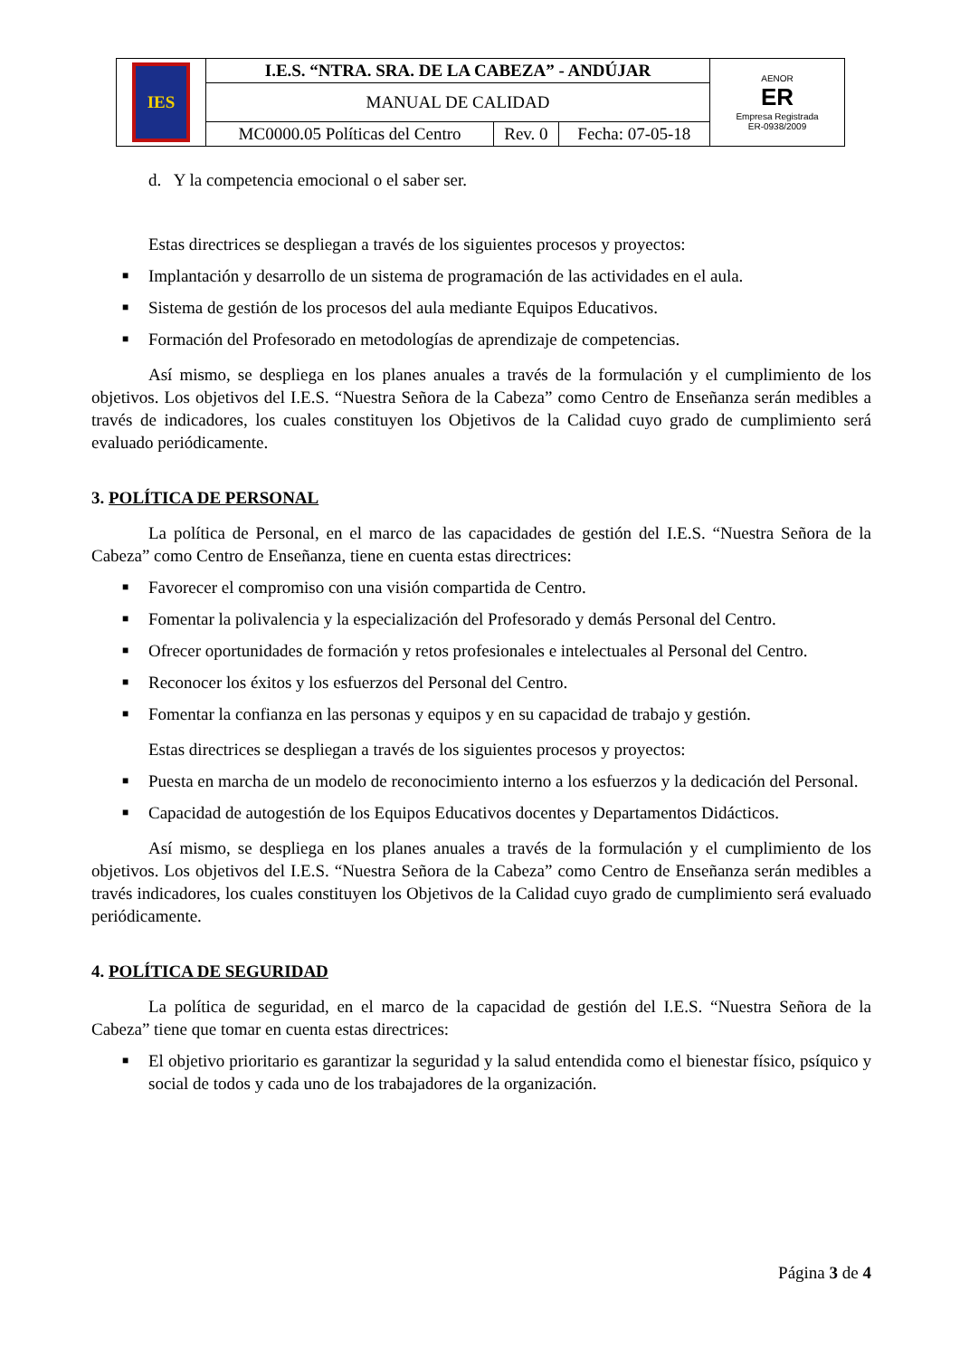| IES | I.E.S. “NTRA. SRA. DE LA CABEZA” - ANDÚJAR | | | AENOR ER Empresa Registrada ER-0938/2009 |
| | MANUAL DE CALIDAD | | | |
| | MC0000.05 Políticas del Centro | Rev. 0 | Fecha: 07-05-18 | |
d. Y la competencia emocional o el saber ser.
Estas directrices se despliegan a través de los siguientes procesos y proyectos:
■ Implantación y desarrollo de un sistema de programación de las actividades en el aula.
■ Sistema de gestión de los procesos del aula mediante Equipos Educativos.
■ Formación del Profesorado en metodologías de aprendizaje de competencias.
Así mismo, se despliega en los planes anuales a través de la formulación y el cumplimiento de los objetivos. Los objetivos del I.E.S. “Nuestra Señora de la Cabeza” como Centro de Enseñanza serán medibles a través de indicadores, los cuales constituyen los Objetivos de la Calidad cuyo grado de cumplimiento será evaluado periódicamente.
3. POLÍTICA DE PERSONAL
La política de Personal, en el marco de las capacidades de gestión del I.E.S. “Nuestra Señora de la Cabeza” como Centro de Enseñanza, tiene en cuenta estas directrices:
■ Favorecer el compromiso con una visión compartida de Centro.
■ Fomentar la polivalencia y la especialización del Profesorado y demás Personal del Centro.
■ Ofrecer oportunidades de formación y retos profesionales e intelectuales al Personal del Centro.
■ Reconocer los éxitos y los esfuerzos del Personal del Centro.
■ Fomentar la confianza en las personas y equipos y en su capacidad de trabajo y gestión.
Estas directrices se despliegan a través de los siguientes procesos y proyectos:
■ Puesta en marcha de un modelo de reconocimiento interno a los esfuerzos y la dedicación del Personal.
■ Capacidad de autogestión de los Equipos Educativos docentes y Departamentos Didácticos.
Así mismo, se despliega en los planes anuales a través de la formulación y el cumplimiento de los objetivos. Los objetivos del I.E.S. “Nuestra Señora de la Cabeza” como Centro de Enseñanza serán medibles a través indicadores, los cuales constituyen los Objetivos de la Calidad cuyo grado de cumplimiento será evaluado periódicamente.
4. POLÍTICA DE SEGURIDAD
La política de seguridad, en el marco de la capacidad de gestión del I.E.S. “Nuestra Señora de la Cabeza” tiene que tomar en cuenta estas directrices:
■ El objetivo prioritario es garantizar la seguridad y la salud entendida como el bienestar físico, psíquico y social de todos y cada uno de los trabajadores de la organización.
Página 3 de 4